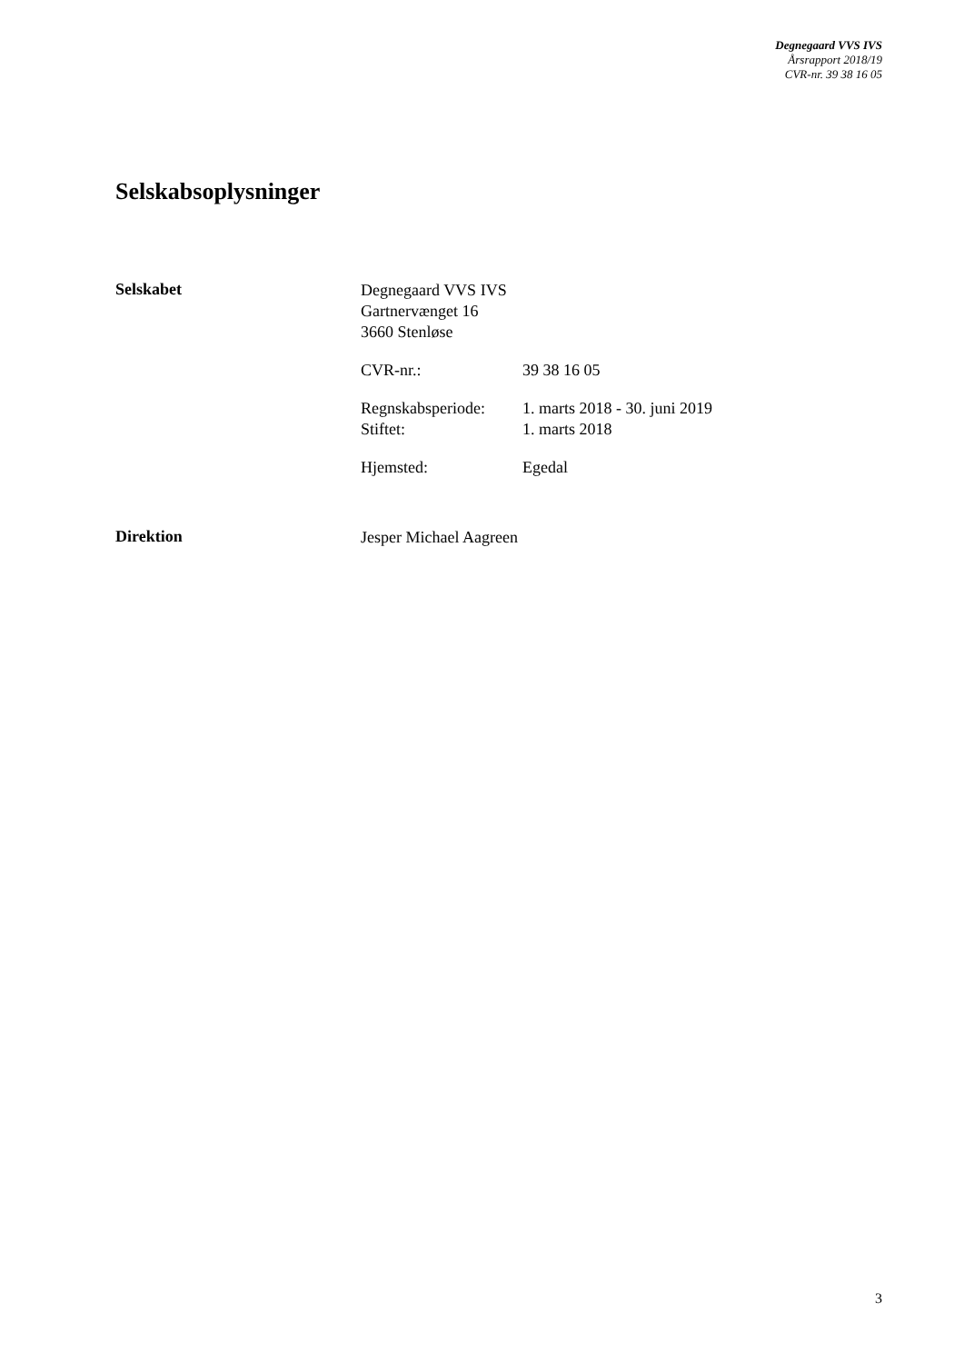Degnegaard VVS IVS
Årsrapport 2018/19
CVR-nr. 39 38 16 05
Selskabsoplysninger
Selskabet
Degnegaard VVS IVS
Gartnervænget 16
3660 Stenløse
CVR-nr.: 39 38 16 05
Regnskabsperiode: 1. marts 2018 - 30. juni 2019
Stiftet: 1. marts 2018
Hjemsted: Egedal
Direktion Jesper Michael Aagreen
3